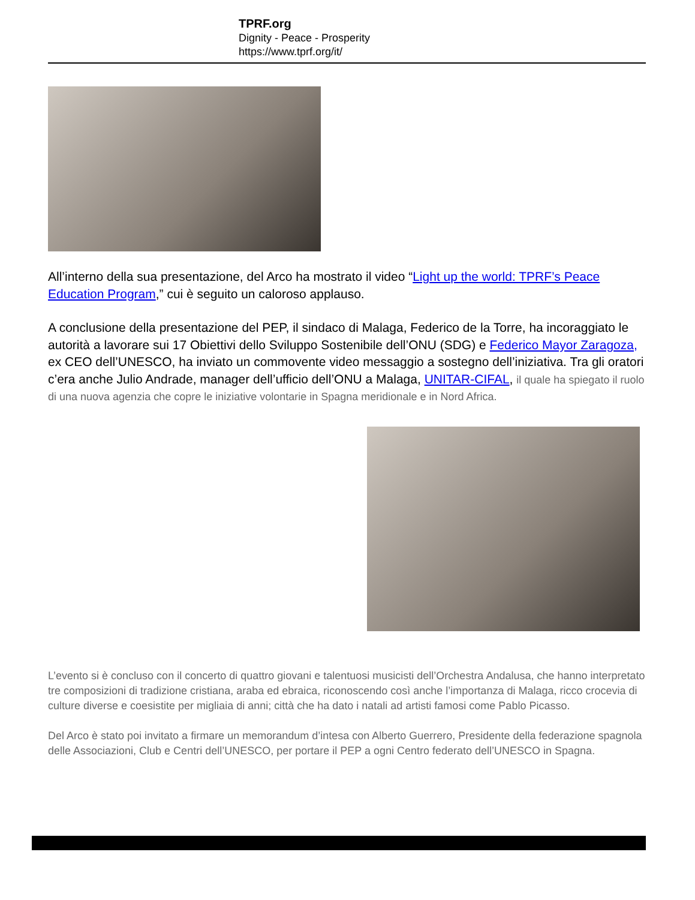TPRF.org
Dignity - Peace - Prosperity
https://www.tprf.org/it/
All’interno della sua presentazione, del Arco ha mostrato il video “Light up the world: TPRF’s Peace Education Program,” cui è seguito un caloroso applauso.
A conclusione della presentazione del PEP, il sindaco di Malaga, Federico de la Torre, ha incoraggiato le autorità a lavorare sui 17 Obiettivi dello Sviluppo Sostenibile dell’ONU (SDG) e Federico Mayor Zaragoza, ex CEO dell’UNESCO, ha inviato un commovente video messaggio a sostegno dell’iniziativa. Tra gli oratori c’era anche Julio Andrade, manager dell’ufficio dell’ONU a Malaga, UNITAR-CIFAL, il quale ha spiegato il ruolo di una nuova agenzia che copre le iniziative volontarie in Spagna meridionale e in Nord Africa.
L’evento si è concluso con il concerto di quattro giovani e talentuosi musicisti dell’Orchestra Andalusa, che hanno interpretato tre composizioni di tradizione cristiana, araba ed ebraica, riconoscendo così anche l’importanza di Malaga, ricco crocevia di culture diverse e coesistite per migliaia di anni; città che ha dato i natali ad artisti famosi come Pablo Picasso.
Del Arco è stato poi invitato a firmare un memorandum d’intesa con Alberto Guerrero, Presidente della federazione spagnola delle Associazioni, Club e Centri dell’UNESCO, per portare il PEP a ogni Centro federato dell’UNESCO in Spagna.